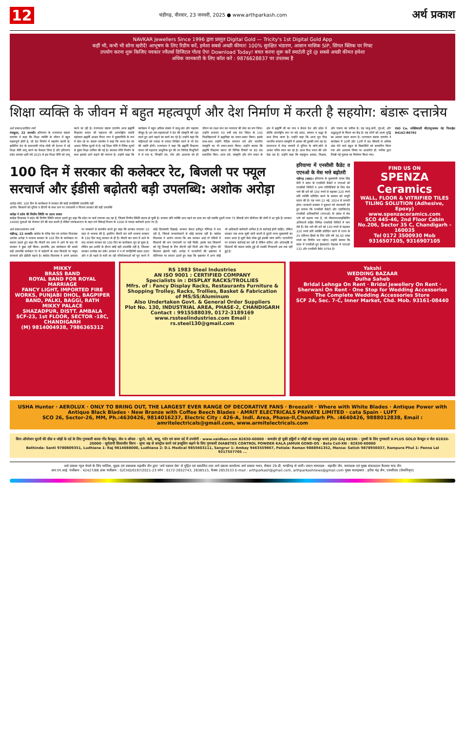12 चंडीगढ़, वीरवार, 23 जनवरी, 2025 ● www.arthparkash.com अर्थ प्रकाश
NAVKAR Jewellers Since 1996 द्वारा प्रस्तुत Digital Gold — Tricity's 1st Digital Gold App
कहीं भी, कभी भी सोना खरीदें! आभूषण के लिए रिडीम करें, हमेशा सबसे अच्छी कीमत! 100% सुरक्षित भंडारण, आसान मासिक SIP, सिंगल क्लिक पर गिफ्ट
उपयोग करना शुरू किजिए नवकार ज्वैलर्स डिजिटल गोल्ड ऐप! Download Today! बचत करना शुरू करें स्मार्टली टुडे @ सबसे अच्छी कीमत हमेशा
अधिक जानकारी के लिए कॉल करें : 9876628837 पर उपलब्ध है
शिक्षा व्यक्ति के जीवन में बहुत महत्वपूर्ण और देश निर्माण में करती है सहयोग: बंडारू दत्तात्रेय
अर्थ प्रकाश/आदित्य शर्मा
पंचकूला, 22 जनवरी। हरियाणा के राज्यपाल बंडारू दत्तात्रेय ने कहा कि शिक्षा व्यक्ति के जीवन में बहुत महत्वपूर्ण होती है, जो देश निर्माण में सहयोग करती है। इसीलिए देश के प्रधानमंत्री नरेन्द्र मोदी जी देशभर में नई शिक्षा नीति लागू करने का फैसला लिया है और हरियाणा प्रदेश सरकार इसी वर्ष 2025 से इस शिक्षा नीति को लागू करने जा रही है। राज्यपाल बंडारू दत्तात्रेय आज ब्रह्मर्षि विश्वात्मा बावरा जी महाराज की अन्तर्राष्ट्रीय जयंती महोत्सव ब्रह्मर्षि आश्रम विराट नगर में मुख्यातिथि के रूप में बोल रहे थे। बंडारू दत्तात्रेय ने कहा कि भारत देश का आधार नैतिक मूल्यों से है। नई शिक्षा नीति में नैतिक मूल्यों से युक्त शिक्षा शामिल की गई है। स्वास्थ्य नीति निर्माण के साथ इसको आगे बढ़ाने की जरूरत है। उन्होंने कहा कि कार्यक्रम में बहुत अधिक संख्या में साधु-संत और महात्मा मौजूद हैं। इन संत-महात्माओं ने देश की संस्कृति की रक्षा करते हुए आगे बढ़ाने का कार्य कर रहे हैं। उन्होंने कहा कि महिलाओं को ज्यादा से ज्यादा शिक्षित करने से भी देश की उन्नति होगी। राज्यपाल ने कहा कि ब्रह्मर्षि विश्वात्मा बावरा जी महाराज आधुनिक युग की उन विशिष्ट विभूतियों में से एक थे, जिन्होंने तप, योग और अध्यात्म को ही जीवन का लक्ष्य मान कर मानवता की सेवा का प्रण लिया। उन्होंने लगातार 50 वर्षों तक देश विदेश के 150 विश्वविद्यालयों में ब्रह्मविद्या का प्रचार-प्रसार किया। इसके साथ-साथ उन्होंने वैदिक सनातन धर्म और भारतीय संस्कृति का भी प्रचार-प्रसार किया। उन्होंने बताया कि ब्रह्मर्षि विश्वात्मा बावरा जी विभिन्न विषयों पर 85 ग्रंथ प्रकाशित किए। आज धर्म, संस्कृति और योग प्रचार के क्षेत्र में ब्रह्मर्षि जी का नाम न केवल देश और प्रदेश में बल्कि अंतर्राष्ट्रीय स्तर पर बड़े आदर, सम्मान व श्रद्धा के साथ लिया जाता है। उन्होंने कहा कि आज पूरा विश्व भारतीय सनातन संस्कृति में आस्था की डुबकी लगा रहा है। प्रयागराज में तेरह जनवरी से दुनिया के कोने-कोने से आकर पवित्र स्नान कर रहे है। आज विश्व भारत की ओर देख रहा है। उन्होंने कहा कि महाकुंभ आस्था, विश्वास, और एकता का प्रतीक है। यह साधु-संतों, गुरुओं, और श्रद्धालुओं के मिलन का केंद्र है। यह लोगों को आत्म शुद्धि का अवसर प्रदान करता है। राज्यपाल बंडारू दत्तात्रेय ने कार्यक्रम में 10वीं और 12वीं में 90 फीसदी से अधिक अंक लेने वाले स्कूल के विद्यार्थियों को सम्मानित किया गया और अध्यात्म विषय पर आधारित डॉ. मनीषा द्वारा लिखी गई पुस्तक का विमोचन किया गया।
ISO Co. शक्तिशाली कीटाणुनाशक जेट फिनाईल 94162-80792
100 दिन में सरकार की कलेक्टर रेट, बिजली पर फ्यूल सरचार्ज और ईडीसी बढ़ोतरी बड़ी उपलब्धि: अशोक अरोड़ा
अरोड़ा बोले, 100 दिन के कार्यकाल में सरकार की कोई जनहितैषी उपलब्धि नहीं
आरोप: किसानों को यूरिया व डीएपी के साथ धान पर एमएसपी न मिलना सरकार की बड़ी उपलब्धि
अरोड़ा ने प्रदेश की वित्तीय स्थिति पर उठाए सवाल
कांग्रेस विधायक ने प्रदेश की वित्तीय स्थिति सवाल उठाते हुए कहा कि प्रदेश पर कर्ज लगातार बढ़ रहा है, जिससे वित्तीय स्थिति खराब हो चुकी है। सरकार प्रति व्यक्ति आय बढ़ने का दावा कर रही जबकि दूसरी तरफ 75 फीसदी लोग बीपीएल की श्रेणी में आ चुके हैं। सरकार 24000 युवाओं को रोजगार देने की बात करती है लेकिन एचकेआरएन के तहत लगे सिंचाई विभाग के 1000 से ज्यादा कर्मचारी हटाए गए हैं।
अर्थ प्रकाश/साजन शर्मा
चंडीगढ़, 22 जनवरी। कांग्रेस के वरिष्ठ नेता एवं थानेसर विधायक अशोक अरोड़ा ने भाजपा सरकार के 100 दिन के कार्यकाल पर सवाल उठाते हुए कहा कि तीसरी बार सत्ता में आने के बाद भी सरकार ने कुछ नहीं किया। हालांकि, इस कार्यकाल की सबसे बड़ी उपलब्धि कलेक्टर रेट में बढ़ोतरी के साथ बिजली पर फ्यूल सरचार्ज और ईडीसी बढ़ना है। कांग्रेस विधायक ने अपने आवास पर पत्रकारों से बातचीत करते हुए कहा कि सरकार लगातार 10 साल से भाजपा की है, इसलिए तीसरी बार बनी भाजपा सरकार के 100 दिन चालू सरकार के ही हैं। तीसरी बार सत्ता में आने के बाद भाजपा सरकार का 100 दिन का कार्यकाल पूरा हो चुका है, लेकिन इस अवधि के दौरान कोई बड़ी उपलब्धि नहीं है, जिसका सरकार उल्लेख कर सके। सरकार ने न तो जनहितैषी कदम उठाए और न ही पहले से चली जा रही परियोजनाओं को पूरा करने में कोई दिलचस्पी दिखाई। सरकार केवल हनीमून पीरियड में चल रही है, जिससे जनसरोकारों से कोई मतलब नहीं है। कांग्रेस विधायक ने आरोप लगाया कि जब सरकार आई तो मंडियों में किसानों की धान एमएसपी पर नहीं बिकी, इसके बाद किसानों को गेहूं बिजाई के लिए डीएपी नहीं मिली और फिर यूरिया की किल्लत झेलनी पड़ी। अरोड़ा ने पटवारियों की भ्रष्टाचार में संलिप्तता पर सवाल उठाते हुए कहा कि भ्रष्टाचार में अगर कोई भी अधिकारी कर्मचारी शामिल है तो कार्रवाई होनी चाहिए, लेकिन सरकार एक तरफ सूची जारी करती है दूसरी तरफ मुख्यमंत्री का बयान आता है सूची कैसे लीक हुई इसकी जांच करेंगे। पटवारियों पर सरकार कार्रवाई कर रही है लेकिन बारिश और ओलावृष्टि से किसानों की फसल बर्बाद हुई थी उसकी गिरदावरी अब तक नहीं हुई है।
हरियाणा में एनसीसी कैडेट व एएनओ के मेस भत्ते बढ़ोतरी
चंडीगढ़ (आप्र)। हरियाणा के मुख्यमंत्री नायब सिंह सैनी ने प्रदेश के एनसीसी कैडेटों व एएनओ को एनसीसी शिविरों व अन्य गतिविधियों के लिए मेस भत्ते की दरों को 150 रुपये से बढ़ाकर 220 रुपये प्रति व्यक्ति प्रतिदिन करने के प्रस्ताव को मंजूरी प्रदान की है। यह भत्ता 22 मई, 2024 से प्रभावी होगा। सरकारी प्रवक्ता ने बुधवार को जानकारी देते हुए बताया कि एनसीसी कैडेटों और एसोसिएटेड एनसीसी अधिकारियों (एएनओ) के संबंध में मेस भत्ते को बढ़ाया गया है, जो नौकायन/साइकिलिंग अभियानों सहित विभिन्न एनसीसी शिविरों में भाग लेते हैं। मेस भत्ते की दरों को 150 रुपये से बढ़ाकर 220 रुपये प्रति व्यक्ति प्रतिदिन करने से राज्य के 25 प्रतिशत हिस्से के लिए प्रति वर्ष 36.50 लाख रुपये का वित्तीय भार पड़ेगा। उन्होंने बताया कि प्रदेश में एनसीसी ग्रुप हेडक्वार्टर रोहतक में एएनओ 132 और एनसीसी कैडेट 9794 है।
FIND US ON
SPENZA Ceramics
WALL, FLOOR & VITRIFIED TILES
TILING SOLUTION (Adhesive, Epoxy)
www.spenzaceramics.com
SCO 445-46, 2nd Floor Cabin No.206, Sector 35 C, Chandigarh - 160035
Tel 0172 3500930 Mob 9316507105, 9316907105
MIKKY
BRASS BAND
ROYAL BAND FOR ROYAL MARRIAGE
FANCY LIGHT, IMPORTED FIRE WORKS, PUNJABI DHOL, BAGPIPER BAND, PALKI, BAGGI, RATH
MIKKY PALACE
SHAZADPUR, DISTT. AMBALA
SCF-23, 1st FLOOR, SECTOR -18C, CHANDIGARH
(M) 9814004938, 7986365312
RS 1983 Steel Industries
AN ISO 9001 : CERTIFIED COMPANY
Specialists in : DISPLAY RACKS/TROLLIES
Mfrs. of : Fancy Display Racks, Restaurants Furniture & Shopping Trolley, Racks, Trollies, Basket & Fabrication of MS/SS/Aluminum
Also Undertaken Govt. & General Order Suppliers
Plot No. 130, INDUSTRIAL AREA, PHASE-2, CHANDIGARH
Contact : 9915588039, 0172-3189169
www.rssteelindustries.com Email : rs.steel130@gmail.com
Yakshi
WEDDING BAZAAR
Dulha Saheb
Bridal Lehnga On Rent · Bridal Jewellery On Rent · Sherwani On Rent · One Stop for Wedding Accessories
The Complete Wedding Accessories Store
SCF 24, Sec. 7-C, Inner Market, Chd. Mob. 93161-08440
USHA Hunter · AEROLUX · ONLY TO BRING OUT, THE LARGEST EVER RANGE OF DECORATIVE FANS · Breezalit · Where with White Blades · Antique Power with Antique Black Blades · New Branze with Coffee Beech Blades · AMRIT ELECTRICALS PRIVATE LIMITED · cata Spain · LUFT
SCO 26, Sector-26, MM, Ph.:4630426, 9814016237, Electric City : 426-A, Indl. Area, Phase-II,Chandiarh Ph. :4640426, 9888012838, Email : amritelectricals@gmail.com, www.armitelectricals.com
बिना ऑपरेशन घुटनों की ग्रीस व जोड़ों के दर्द के लिए गुणकारी काला गोंद कैप्सूल, जेल व ऑयल · घुटने, कंधे, बाजू, गर्दन एवं कमर दर्द में उपयोगी · www.vaidban.com 82830-60000 · कमज़ोर हो चुकी हड्डियों व जोड़ों को मज़बूत बनाएं JOD GAJ KESRI · पुरुषों के लिए गुणकारी X-PLUS GOLD कैप्सूल व जेल 82830-20000 · सूर्यतापी शिलाजीत सिरप · शुगर जड़ से कण्ट्रोल करने एवं इन्सुलिन बढ़ाने के लिए गुणकारी DIABETES CONTROL POWDER KALA JAMUN GOND-DS · Beta Cell-XN · 82830-60000
Bathinda: Santi 9780809351, Ludhiana 1: Raj 9814688000, Ludhiana 2: D.L Medical 9855603111, Sangrur 1: Ambay 9463559867, Patiala: Raman 9888941352, Mansa: Satish 9878956037, Rampura Phul 1: Panna Lal 9317557705 ...
अर्थ प्रकाश न्यूज पेपर्स के लिए मालिक, मुद्रक एवं प्रकाशक महावीर जैन द्वारा 'अर्थ प्रकाश प्रेस' से मुद्रित एवं प्रकाशित तथा अर्थ प्रकाश कार्यालय अर्थ प्रकाश भवन, सैक्टर 29-डी, चण्डीगढ़ से जारी। प्रधान सम्पादक : महावीर जैन, सम्पादक एवं मुख्य संवाददाता कैलाश चन्द जैन
आर.एन.आई. पंजीक्रम : 42427/86 डाक पंजीक्रम : G/CHD/0197/2021-23 फोन : 0172-2652743, 2638515, फैक्स 2653533 E-mail : arthparkash@gmail.com, arthparkashnews@gmail.com मुख्य सलाहकार : हरीश चंद्र जैन, एचसीएस (सेवानिवृत्त)